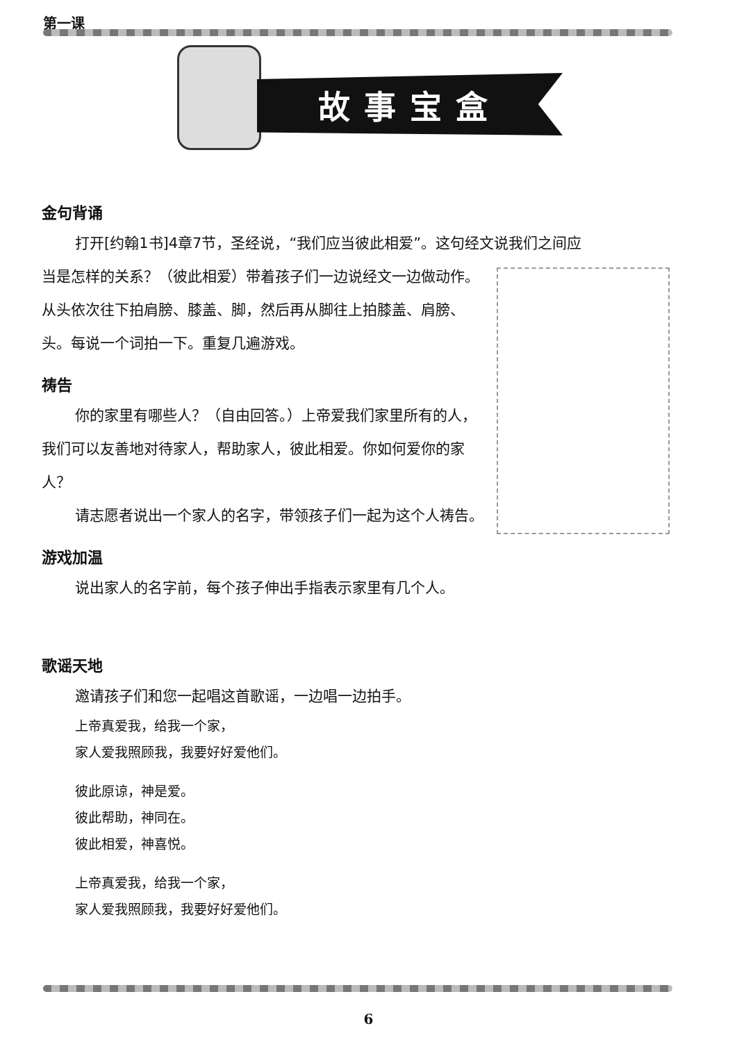第一课
故事宝盒
金句背诵
打开[约翰1书]4章7节，圣经说，“我们应当彼此相爱”。这句经文说我们之间应
当是怎样的关系？（彼此相爱）带着孩子们一边说经文一边做动作。
从头依次往下拍肩膀、膝盖、脚，然后再从脚往上拍膝盖、肩膀、头。每说一个词拍一下。重复几遍游戏。
祷告
你的家里有哪些人？（自由回答。）上帝爱我们家里所有的人，我们可以友善地对待家人，帮助家人，彼此相爱。你如何爱你的家人？
请志愿者说出一个家人的名字，带领孩子们一起为这个人祷告。
游戏加温
说出家人的名字前，每个孩子伸出手指表示家里有几个人。
歌谣天地
邀请孩子们和您一起唱这首歌谣，一边唱一边拍手。
上帝真爱我，给我一个家，
家人爱我照顾我，我要好好爱他们。
彼此原谅，神是爱。
彼此帮助，神同在。
彼此相爱，神喜悦。
上帝真爱我，给我一个家，
家人爱我照顾我，我要好好爱他们。
6